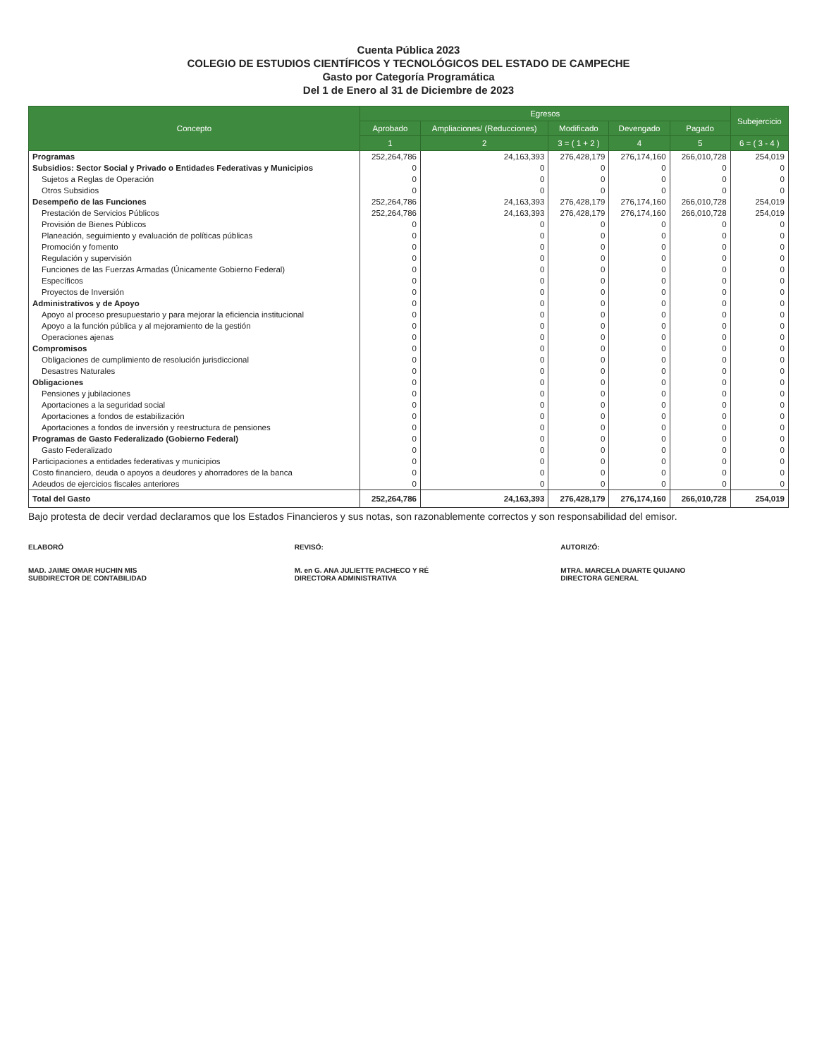Cuenta Pública 2023
COLEGIO DE ESTUDIOS CIENTÍFICOS Y TECNOLÓGICOS DEL ESTADO DE CAMPECHE
Gasto por Categoría Programática
Del 1 de Enero al 31 de Diciembre de 2023
| Concepto | Egresos | | | | | Subejercicio |
| --- | --- | --- | --- | --- | --- | --- |
| | Aprobado | Ampliaciones/ (Reducciones) | Modificado | Devengado | Pagado | |
| | 1 | 2 | 3 = ( 1 + 2 ) | 4 | 5 | 6 = ( 3 - 4 ) |
| Programas | 252,264,786 | 24,163,393 | 276,428,179 | 276,174,160 | 266,010,728 | 254,019 |
| Subsidios: Sector Social y Privado o Entidades Federativas y Municipios | 0 | 0 | 0 | 0 | 0 | 0 |
| Sujetos a Reglas de Operación | 0 | 0 | 0 | 0 | 0 | 0 |
| Otros Subsidios | 0 | 0 | 0 | 0 | 0 | 0 |
| Desempeño de las Funciones | 252,264,786 | 24,163,393 | 276,428,179 | 276,174,160 | 266,010,728 | 254,019 |
| Prestación de Servicios Públicos | 252,264,786 | 24,163,393 | 276,428,179 | 276,174,160 | 266,010,728 | 254,019 |
| Provisión de Bienes Públicos | 0 | 0 | 0 | 0 | 0 | 0 |
| Planeación, seguimiento y evaluación de políticas públicas | 0 | 0 | 0 | 0 | 0 | 0 |
| Promoción y fomento | 0 | 0 | 0 | 0 | 0 | 0 |
| Regulación y supervisión | 0 | 0 | 0 | 0 | 0 | 0 |
| Funciones de las Fuerzas Armadas (Únicamente Gobierno Federal) | 0 | 0 | 0 | 0 | 0 | 0 |
| Específicos | 0 | 0 | 0 | 0 | 0 | 0 |
| Proyectos de Inversión | 0 | 0 | 0 | 0 | 0 | 0 |
| Administrativos y de Apoyo | 0 | 0 | 0 | 0 | 0 | 0 |
| Apoyo al proceso presupuestario y para mejorar la eficiencia institucional | 0 | 0 | 0 | 0 | 0 | 0 |
| Apoyo a la función pública y al mejoramiento de la gestión | 0 | 0 | 0 | 0 | 0 | 0 |
| Operaciones ajenas | 0 | 0 | 0 | 0 | 0 | 0 |
| Compromisos | 0 | 0 | 0 | 0 | 0 | 0 |
| Obligaciones de cumplimiento de resolución jurisdiccional | 0 | 0 | 0 | 0 | 0 | 0 |
| Desastres Naturales | 0 | 0 | 0 | 0 | 0 | 0 |
| Obligaciones | 0 | 0 | 0 | 0 | 0 | 0 |
| Pensiones y jubilaciones | 0 | 0 | 0 | 0 | 0 | 0 |
| Aportaciones a la seguridad social | 0 | 0 | 0 | 0 | 0 | 0 |
| Aportaciones a fondos de estabilización | 0 | 0 | 0 | 0 | 0 | 0 |
| Aportaciones a fondos de inversión y reestructura de pensiones | 0 | 0 | 0 | 0 | 0 | 0 |
| Programas de Gasto Federalizado (Gobierno Federal) | 0 | 0 | 0 | 0 | 0 | 0 |
| Gasto Federalizado | 0 | 0 | 0 | 0 | 0 | 0 |
| Participaciones a entidades federativas y municipios | 0 | 0 | 0 | 0 | 0 | 0 |
| Costo financiero, deuda o apoyos a deudores y ahorradores de la banca | 0 | 0 | 0 | 0 | 0 | 0 |
| Adeudos de ejercicios fiscales anteriores | 0 | 0 | 0 | 0 | 0 | 0 |
| Total del Gasto | 252,264,786 | 24,163,393 | 276,428,179 | 276,174,160 | 266,010,728 | 254,019 |
Bajo protesta de decir verdad declaramos que los Estados Financieros y sus notas, son razonablemente correctos y son responsabilidad del emisor.
ELABORÓ
MAD. JAIME OMAR HUCHIN MIS
SUBDIRECTOR DE CONTABILIDAD
REVISÓ:
M. en G. ANA JULIETTE PACHECO Y RÉ
DIRECTORA ADMINISTRATIVA
AUTORIZÓ:
MTRA. MARCELA DUARTE QUIJANO
DIRECTORA GENERAL